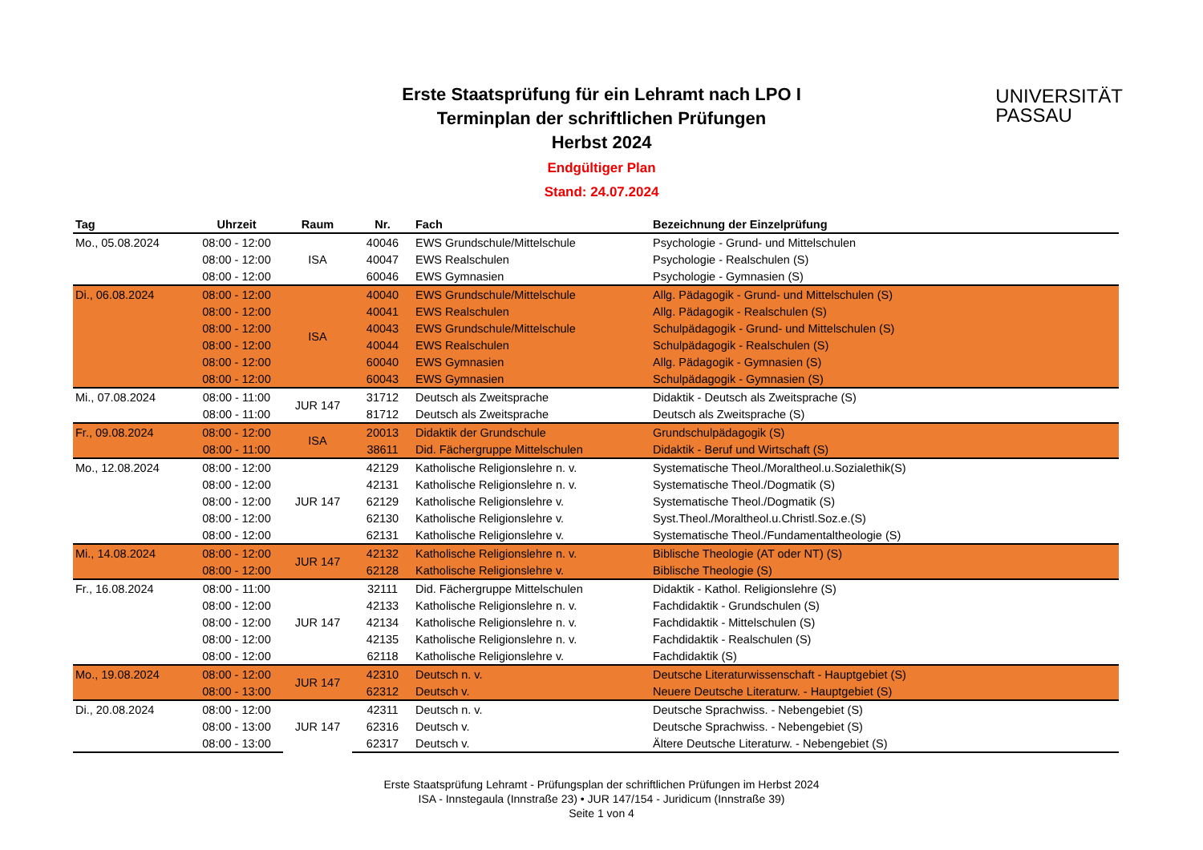Erste Staatsprüfung für ein Lehramt nach LPO I
Terminplan der schriftlichen Prüfungen
Herbst 2024
Endgültiger Plan
Stand: 24.07.2024
UNIVERSITÄT
PASSAU
| Tag | Uhrzeit | Raum | Nr. | Fach | Bezeichnung der Einzelprüfung |
| --- | --- | --- | --- | --- | --- |
| Mo., 05.08.2024 | 08:00 - 12:00 | ISA | 40046 | EWS Grundschule/Mittelschule | Psychologie - Grund- und Mittelschulen |
| | 08:00 - 12:00 | | 40047 | EWS Realschulen | Psychologie - Realschulen (S) |
| | 08:00 - 12:00 | | 60046 | EWS Gymnasien | Psychologie - Gymnasien (S) |
| Di., 06.08.2024 | 08:00 - 12:00 | ISA | 40040 | EWS Grundschule/Mittelschule | Allg. Pädagogik - Grund- und Mittelschulen (S) |
| | 08:00 - 12:00 | | 40041 | EWS Realschulen | Allg. Pädagogik - Realschulen (S) |
| | 08:00 - 12:00 | | 40043 | EWS Grundschule/Mittelschule | Schulpädagogik - Grund- und Mittelschulen (S) |
| | 08:00 - 12:00 | | 40044 | EWS Realschulen | Schulpädagogik - Realschulen (S) |
| | 08:00 - 12:00 | | 60040 | EWS Gymnasien | Allg. Pädagogik - Gymnasien (S) |
| | 08:00 - 12:00 | | 60043 | EWS Gymnasien | Schulpädagogik - Gymnasien (S) |
| Mi., 07.08.2024 | 08:00 - 11:00 | JUR 147 | 31712 | Deutsch als Zweitsprache | Didaktik - Deutsch als Zweitsprache (S) |
| | 08:00 - 11:00 | | 81712 | Deutsch als Zweitsprache | Deutsch als Zweitsprache (S) |
| Fr., 09.08.2024 | 08:00 - 12:00 | ISA | 20013 | Didaktik der Grundschule | Grundschulpädagogik (S) |
| | 08:00 - 11:00 | | 38611 | Did. Fächergruppe Mittelschulen | Didaktik - Beruf und Wirtschaft (S) |
| Mo., 12.08.2024 | 08:00 - 12:00 | JUR 147 | 42129 | Katholische Religionslehre n. v. | Systematische Theol./Moraltheol.u.Sozialethik(S) |
| | 08:00 - 12:00 | | 42131 | Katholische Religionslehre n. v. | Systematische Theol./Dogmatik (S) |
| | 08:00 - 12:00 | | 62129 | Katholische Religionslehre v. | Systematische Theol./Dogmatik (S) |
| | 08:00 - 12:00 | | 62130 | Katholische Religionslehre v. | Syst.Theol./Moraltheol.u.Christl.Soz.e.(S) |
| | 08:00 - 12:00 | | 62131 | Katholische Religionslehre v. | Systematische Theol./Fundamentaltheologie (S) |
| Mi., 14.08.2024 | 08:00 - 12:00 | JUR 147 | 42132 | Katholische Religionslehre n. v. | Biblische Theologie (AT oder NT) (S) |
| | 08:00 - 12:00 | | 62128 | Katholische Religionslehre v. | Biblische Theologie (S) |
| Fr., 16.08.2024 | 08:00 - 11:00 | JUR 147 | 32111 | Did. Fächergruppe Mittelschulen | Didaktik - Kathol. Religionslehre (S) |
| | 08:00 - 12:00 | | 42133 | Katholische Religionslehre n. v. | Fachdidaktik - Grundschulen (S) |
| | 08:00 - 12:00 | | 42134 | Katholische Religionslehre n. v. | Fachdidaktik - Mittelschulen (S) |
| | 08:00 - 12:00 | | 42135 | Katholische Religionslehre n. v. | Fachdidaktik - Realschulen (S) |
| | 08:00 - 12:00 | | 62118 | Katholische Religionslehre v. | Fachdidaktik (S) |
| Mo., 19.08.2024 | 08:00 - 12:00 | JUR 147 | 42310 | Deutsch n. v. | Deutsche Literaturwissenschaft - Hauptgebiet (S) |
| | 08:00 - 13:00 | | 62312 | Deutsch v. | Neuere Deutsche Literaturw. - Hauptgebiet (S) |
| Di., 20.08.2024 | 08:00 - 12:00 | JUR 147 | 42311 | Deutsch n. v. | Deutsche Sprachwiss. - Nebengebiet (S) |
| | 08:00 - 13:00 | | 62316 | Deutsch v. | Deutsche Sprachwiss. - Nebengebiet (S) |
| | 08:00 - 13:00 | | 62317 | Deutsch v. | Ältere Deutsche Literaturw. - Nebengebiet (S) |
Erste Staatsprüfung Lehramt - Prüfungsplan der schriftlichen Prüfungen im Herbst 2024
ISA - Innstegaula (Innstraße 23) • JUR 147/154 - Juridicum (Innstraße 39)
Seite 1 von 4